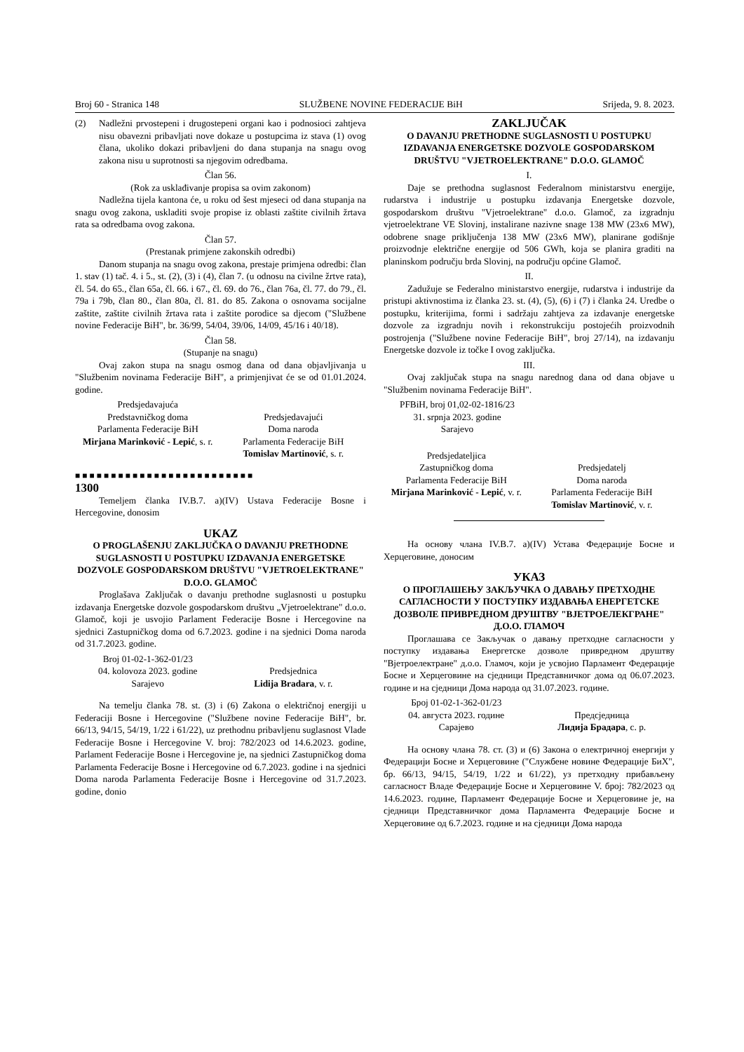Broj 60 - Stranica 148 SLUŽBENE NOVINE FEDERACIJE BiH Srijeda, 9. 8. 2023.
(2) Nadležni prvostepeni i drugostepeni organi kao i podnosioci zahtjeva nisu obavezni pribavljati nove dokaze u postupcima iz stava (1) ovog člana, ukoliko dokazi pribavljeni do dana stupanja na snagu ovog zakona nisu u suprotnosti sa njegovim odredbama.
Član 56.
(Rok za usklađivanje propisa sa ovim zakonom)
Nadležna tijela kantona će, u roku od šest mjeseci od dana stupanja na snagu ovog zakona, uskladiti svoje propise iz oblasti zaštite civilnih žrtava rata sa odredbama ovog zakona.
Član 57.
(Prestanak primjene zakonskih odredbi)
Danom stupanja na snagu ovog zakona, prestaje primjena odredbi: član 1. stav (1) tač. 4. i 5., st. (2), (3) i (4), član 7. (u odnosu na civilne žrtve rata), čl. 54. do 65., član 65a, čl. 66. i 67., čl. 69. do 76., član 76a, čl. 77. do 79., čl. 79a i 79b, član 80., član 80a, čl. 81. do 85. Zakona o osnovama socijalne zaštite, zaštite civilnih žrtava rata i zaštite porodice sa djecom ("Službene novine Federacije BiH", br. 36/99, 54/04, 39/06, 14/09, 45/16 i 40/18).
Član 58.
(Stupanje na snagu)
Ovaj zakon stupa na snagu osmog dana od dana objavljivanja u "Službenim novinama Federacije BiH", a primjenjivat će se od 01.01.2024. godine.
Predsjedavajuća
Predstavničkog doma
Parlamenta Federacije BiH
Mirjana Marinković - Lepić, s. r.
Predsjedavajući
Doma naroda
Parlamenta Federacije BiH
Tomislav Martinović, s. r.
■■■■■■■■■■■■■■■■■■■■■■■■■
1300
Temeljem članka IV.B.7. a)(IV) Ustava Federacije Bosne i Hercegovine, donosim
UKAZ
O PROGLAŠENJU ZAKLJUČKA O DAVANJU PRETHODNE SUGLASNOSTI U POSTUPKU IZDAVANJA ENERGETSKE DOZVOLE GOSPODARSKOM DRUŠTVU "VJETROELEKTRANE" D.O.O. GLAMOČ
Proglašava Zaključak o davanju prethodne suglasnosti u postupku izdavanja Energetske dozvole gospodarskom društvu „Vjetroelektrane" d.o.o. Glamoč, koji je usvojio Parlament Federacije Bosne i Hercegovine na sjednici Zastupničkog doma od 6.7.2023. godine i na sjednici Doma naroda od 31.7.2023. godine.
Broj 01-02-1-362-01/23
04. kolovoza 2023. godine
Sarajevo
Predsjednica
Lidija Bradara, v. r.
Na temelju članka 78. st. (3) i (6) Zakona o električnoj energiji u Federaciji Bosne i Hercegovine ("Službene novine Federacije BiH", br. 66/13, 94/15, 54/19, 1/22 i 61/22), uz prethodnu pribavljenu suglasnost Vlade Federacije Bosne i Hercegovine V. broj: 782/2023 od 14.6.2023. godine, Parlament Federacije Bosne i Hercegovine je, na sjednici Zastupničkog doma Parlamenta Federacije Bosne i Hercegovine od 6.7.2023. godine i na sjednici Doma naroda Parlamenta Federacije Bosne i Hercegovine od 31.7.2023. godine, donio
ZAKLJUČAK
O DAVANJU PRETHODNE SUGLASNOSTI U POSTUPKU IZDAVANJA ENERGETSKE DOZVOLE GOSPODARSKOM DRUŠTVU "VJETROELEKTRANE" D.O.O. GLAMOČ
I.
Daje se prethodna suglasnost Federalnom ministarstvu energije, rudarstva i industrije u postupku izdavanja Energetske dozvole, gospodarskom društvu "Vjetroelektrane" d.o.o. Glamoč, za izgradnju vjetroelektrane VE Slovinj, instalirane nazivne snage 138 MW (23x6 MW), odobrene snage priključenja 138 MW (23x6 MW), planirane godišnje proizvodnje električne energije od 506 GWh, koja se planira graditi na planinskom području brda Slovinj, na području općine Glamoč.
II.
Zadužuje se Federalno ministarstvo energije, rudarstva i industrije da pristupi aktivnostima iz članka 23. st. (4), (5), (6) i (7) i članka 24. Uredbe o postupku, kriterijima, formi i sadržaju zahtjeva za izdavanje energetske dozvole za izgradnju novih i rekonstrukciju postojećih proizvodnih postrojenja ("Službene novine Federacije BiH", broj 27/14), na izdavanju Energetske dozvole iz točke I ovog zaključka.
III.
Ovaj zaključak stupa na snagu narednog dana od dana objave u "Službenim novinama Federacije BiH".
PFBiH, broj 01,02-02-1816/23
31. srpnja 2023. godine
Sarajevo
Predsjedateljica
Zastupničkog doma
Parlamenta Federacije BiH
Mirjana Marinković - Lepić, v. r.
Predsjedatelj
Doma naroda
Parlamenta Federacije BiH
Tomislav Martinović, v. r.
На основу члана IV.B.7. a)(IV) Устава Федерације Босне и Херцеговине, доносим
УКАЗ
О ПРОГЛАШЕЊУ ЗАКЉУЧКА О ДАВАЊУ ПРЕТХОДНЕ САГЛАСНОСТИ У ПОСТУПКУ ИЗДАВАЊА ЕНЕРГЕТСКЕ ДОЗВОЛЕ ПРИВРЕДНОМ ДРУШТВУ "ВЈЕТРОЕЛЕКГРАНЕ" Д.О.О. ГЛАМОЧ
Проглашава се Закључак о давању претходне сагласности у поступку издавања Енергетске дозволе привредном друштву "Вјетроелектране" д.о.о. Гламоч, који је усвојио Парламент Федерације Босне и Херцеговине на сједници Представничког дома од 06.07.2023. године и на сједници Дома народа од 31.07.2023. године.
Број 01-02-1-362-01/23
04. августа 2023. године
Сарајево
Предсједница
Лидија Брадара, с. р.
На основу члана 78. ст. (3) и (6) Закона о електричној енергији у Федерацији Босне и Херцеговине ("Службене новине Федерације БиХ", бр. 66/13, 94/15, 54/19, 1/22 и 61/22), уз претходну прибављену сагласност Владе Федерације Босне и Херцеговине V. број: 782/2023 од 14.6.2023. године, Парламент Федерације Босне и Херцеговине је, на сједници Представничког дома Парламента Федерације Босне и Херцеговине од 6.7.2023. године и на сједници Дома народа